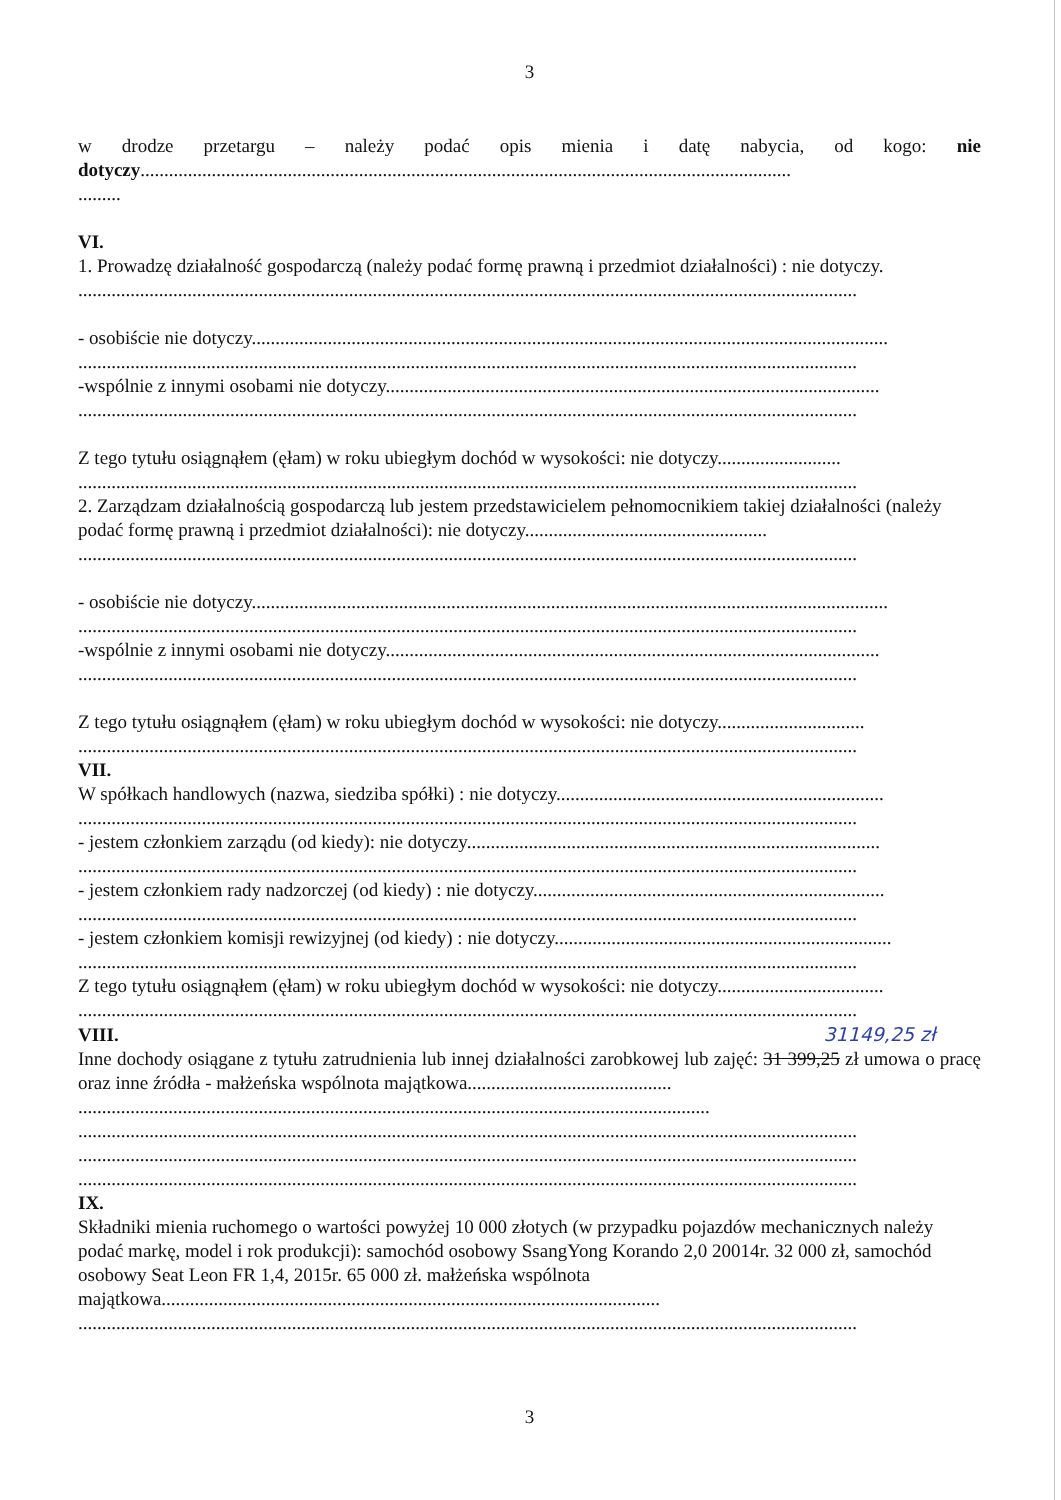3
w drodze przetargu – należy podać opis mienia i datę nabycia, od kogo: nie dotyczy.........................................................................................................................................
.........
VI.
1. Prowadzę działalność gospodarczą (należy podać formę prawną i przedmiot działalności) : nie dotyczy.
....................................................................................................................................................................
- osobiście nie dotyczy......................................................................................................................................
....................................................................................................................................................................
-wspólnie z innymi osobami nie dotyczy........................................................................................................
....................................................................................................................................................................
Z tego tytułu osiągnąłem (ęłam) w roku ubiegłym dochód w wysokości: nie dotyczy..........................
....................................................................................................................................................................
2. Zarządzam działalnością gospodarczą lub jestem przedstawicielem pełnomocnikiem takiej działalności (należy podać formę prawną i przedmiot działalności): nie dotyczy...................................................
....................................................................................................................................................................
- osobiście nie dotyczy......................................................................................................................................
....................................................................................................................................................................
-wspólnie z innymi osobami nie dotyczy........................................................................................................
....................................................................................................................................................................
Z tego tytułu osiągnąłem (ęłam) w roku ubiegłym dochód w wysokości: nie dotyczy...............................
....................................................................................................................................................................
VII.
W spółkach handlowych (nazwa, siedziba spółki) : nie dotyczy.....................................................................
....................................................................................................................................................................
- jestem członkiem zarządu (od kiedy): nie dotyczy.......................................................................................
....................................................................................................................................................................
- jestem członkiem rady nadzorczej (od kiedy) : nie dotyczy..........................................................................
....................................................................................................................................................................
- jestem członkiem komisji rewizyjnej (od kiedy) : nie dotyczy.......................................................................
....................................................................................................................................................................
Z tego tytułu osiągnąłem (ęłam) w roku ubiegłym dochód w wysokości: nie dotyczy...................................
....................................................................................................................................................................
VIII. 31149,25 zł
Inne dochody osiągane z tytułu zatrudnienia lub innej działalności zarobkowej lub zajęć: 31 399,25 zł umowa o pracę oraz inne źródła - małżeńska wspólnota majątkowa...........................................
.....................................................................................................................................
....................................................................................................................................................................
....................................................................................................................................................................
....................................................................................................................................................................
IX.
Składniki mienia ruchomego o wartości powyżej 10 000 złotych (w przypadku pojazdów mechanicznych należy podać markę, model i rok produkcji): samochód osobowy SsangYong Korando 2,0 20014r. 32 000 zł, samochód osobowy Seat Leon FR 1,4, 2015r. 65 000 zł. małżeńska wspólnota majątkowa.........................................................................................................
....................................................................................................................................................................
3